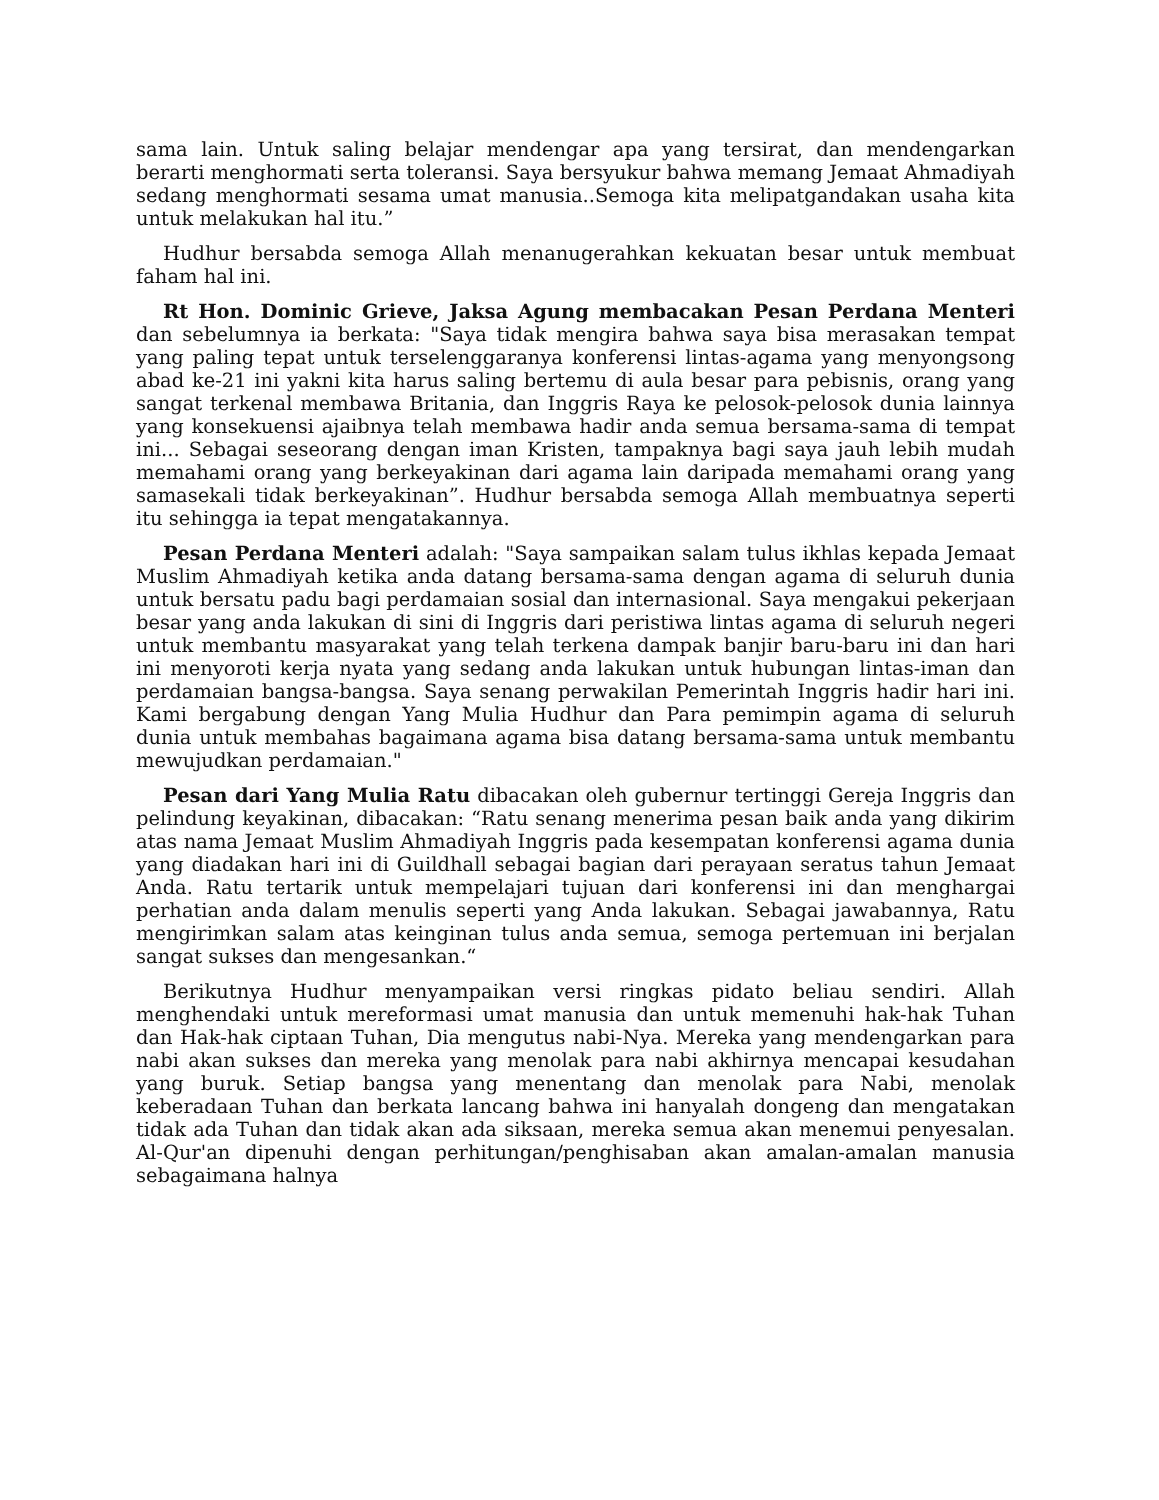sama lain. Untuk saling belajar mendengar apa yang tersirat, dan mendengarkan berarti menghormati serta toleransi. Saya bersyukur bahwa memang Jemaat Ahmadiyah sedang menghormati sesama umat manusia..Semoga kita melipatgandakan usaha kita untuk melakukan hal itu.”
Hudhur bersabda semoga Allah menanugerahkan kekuatan besar untuk membuat faham hal ini.
Rt Hon. Dominic Grieve, Jaksa Agung membacakan Pesan Perdana Menteri dan sebelumnya ia berkata: "Saya tidak mengira bahwa saya bisa merasakan tempat yang paling tepat untuk terselenggaranya konferensi lintas-agama yang menyongsong abad ke-21 ini yakni kita harus saling bertemu di aula besar para pebisnis, orang yang sangat terkenal membawa Britania, dan Inggris Raya ke pelosok-pelosok dunia lainnya yang konsekuensi ajaibnya telah membawa hadir anda semua bersama-sama di tempat ini... Sebagai seseorang dengan iman Kristen, tampaknya bagi saya jauh lebih mudah memahami orang yang berkeyakinan dari agama lain daripada memahami orang yang samasekali tidak berkeyakinan”. Hudhur bersabda semoga Allah membuatnya seperti itu sehingga ia tepat mengatakannya.
Pesan Perdana Menteri adalah: "Saya sampaikan salam tulus ikhlas kepada Jemaat Muslim Ahmadiyah ketika anda datang bersama-sama dengan agama di seluruh dunia untuk bersatu padu bagi perdamaian sosial dan internasional. Saya mengakui pekerjaan besar yang anda lakukan di sini di Inggris dari peristiwa lintas agama di seluruh negeri untuk membantu masyarakat yang telah terkena dampak banjir baru-baru ini dan hari ini menyoroti kerja nyata yang sedang anda lakukan untuk hubungan lintas-iman dan perdamaian bangsa-bangsa. Saya senang perwakilan Pemerintah Inggris hadir hari ini. Kami bergabung dengan Yang Mulia Hudhur dan Para pemimpin agama di seluruh dunia untuk membahas bagaimana agama bisa datang bersama-sama untuk membantu mewujudkan perdamaian."
Pesan dari Yang Mulia Ratu dibacakan oleh gubernur tertinggi Gereja Inggris dan pelindung keyakinan, dibacakan: “Ratu senang menerima pesan baik anda yang dikirim atas nama Jemaat Muslim Ahmadiyah Inggris pada kesempatan konferensi agama dunia yang diadakan hari ini di Guildhall sebagai bagian dari perayaan seratus tahun Jemaat Anda. Ratu tertarik untuk mempelajari tujuan dari konferensi ini dan menghargai perhatian anda dalam menulis seperti yang Anda lakukan. Sebagai jawabannya, Ratu mengirimkan salam atas keinginan tulus anda semua, semoga pertemuan ini berjalan sangat sukses dan mengesankan.“
Berikutnya Hudhur menyampaikan versi ringkas pidato beliau sendiri. Allah menghendaki untuk mereformasi umat manusia dan untuk memenuhi hak-hak Tuhan dan Hak-hak ciptaan Tuhan, Dia mengutus nabi-Nya. Mereka yang mendengarkan para nabi akan sukses dan mereka yang menolak para nabi akhirnya mencapai kesudahan yang buruk. Setiap bangsa yang menentang dan menolak para Nabi, menolak keberadaan Tuhan dan berkata lancang bahwa ini hanyalah dongeng dan mengatakan tidak ada Tuhan dan tidak akan ada siksaan, mereka semua akan menemui penyesalan. Al-Qur'an dipenuhi dengan perhitungan/penghisaban akan amalan-amalan manusia sebagaimana halnya